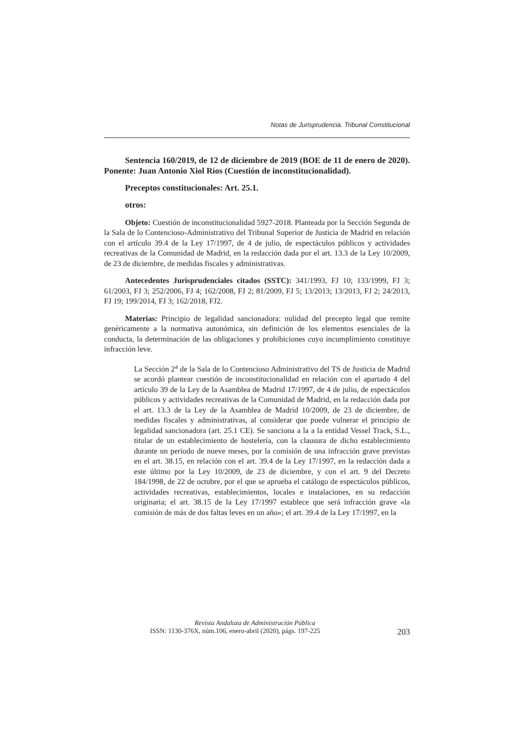Notas de Jurisprudencia. Tribunal Constitucional
Sentencia 160/2019, de 12 de diciembre de 2019 (BOE de 11 de enero de 2020). Ponente: Juan Antonio Xiol Ríos (Cuestión de inconstitucionalidad).
Preceptos constitucionales: Art. 25.1.
otros:
Objeto: Cuestión de inconstitucionalidad 5927-2018. Planteada por la Sección Segunda de la Sala de lo Contencioso-Administrativo del Tribunal Superior de Justicia de Madrid en relación con el artículo 39.4 de la Ley 17/1997, de 4 de julio, de espectáculos públicos y actividades recreativas de la Comunidad de Madrid, en la redacción dada por el art. 13.3 de la Ley 10/2009, de 23 de diciembre, de medidas fiscales y administrativas.
Antecedentes Jurisprudenciales citados (SSTC): 341/1993, FJ 10; 133/1999, FJ 3; 61/2003, FJ 3; 252/2006, FJ 4; 162/2008, FJ 2; 81/2009, FJ 5; 13/2013; 13/2013, FJ 2; 24/2013, FJ 19; 199/2014, FJ 3; 162/2018, FJ2.
Materias: Principio de legalidad sancionadora: nulidad del precepto legal que remite genéricamente a la normativa autonómica, sin definición de los elementos esenciales de la conducta, la determinación de las obligaciones y prohibiciones cuyo incumplimiento constituye infracción leve.
La Sección 2<sup>a</sup> de la Sala de lo Contencioso Administrativo del TS de Justicia de Madrid se acordó plantear cuestión de inconstitucionalidad en relación con el apartado 4 del artículo 39 de la Ley de la Asamblea de Madrid 17/1997, de 4 de julio, de espectáculos públicos y actividades recreativas de la Comunidad de Madrid, en la redacción dada por el art. 13.3 de la Ley de la Asamblea de Madrid 10/2009, de 23 de diciembre, de medidas fiscales y administrativas, al considerar que puede vulnerar el principio de legalidad sancionadora (art. 25.1 CE). Se sanciona a la a la entidad Vessel Track, S.L., titular de un establecimiento de hostelería, con la clausura de dicho establecimiento durante un periodo de nueve meses, por la comisión de una infracción grave previstas en el art. 38.15, en relación con el art. 39.4 de la Ley 17/1997, en la redacción dada a este último por la Ley 10/2009, de 23 de diciembre, y con el art. 9 del Decreto 184/1998, de 22 de octubre, por el que se aprueba el catálogo de espectáculos públicos, actividades recreativas, establecimientos, locales e instalaciones, en su redacción originaria; el art. 38.15 de la Ley 17/1997 establece que será infracción grave «la comisión de más de dos faltas leves en un año»; el art. 39.4 de la Ley 17/1997, en la
Revista Andaluza de Administración Pública
ISSN: 1130-376X, núm.106, enero-abril (2020), págs. 197-225 203